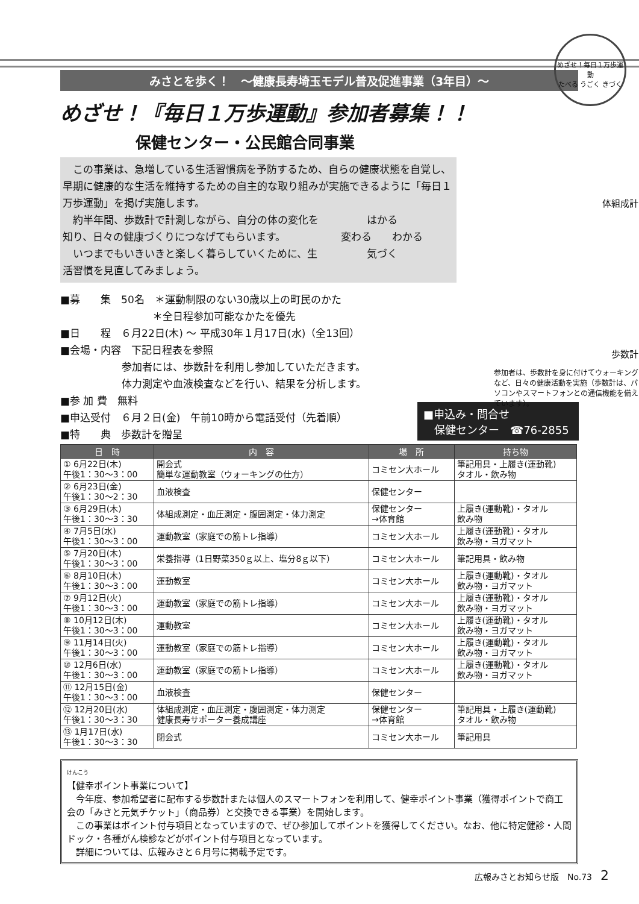みさとを歩く！　～健康長寿埼玉モデル普及促進事業（3年目）～
めざせ！『毎日１万歩運動』参加者募集！！
保健センター・公民館合同事業
めざせ！毎日１万歩運動
たべる うごく きづく
体組成計
歩数計
参加者は、歩数計を身に付けてウォーキングなど、日々の健康活動を実施（歩数計は、パソコンやスマートフォンとの通信機能を備えています）。
　この事業は、急増している生活習慣病を予防するため、自らの健康状態を自覚し、早期に健康的な生活を維持するための自主的な取り組みが実施できるように「毎日１万歩運動」を掲げ実施します。
　約半年間、歩数計で計測しながら、自分の体の変化を知り、日々の健康づくりにつなげてもらいます。
　いつまでもいきいきと楽しく暮らしていくために、生活習慣を見直してみましょう。
はかる
変わる　　わかる
気づく
■募　　集　50名　＊運動制限のない30歳以上の町民のかた
　　　　　　　　　＊全日程参加可能なかたを優先
■日　　程　６月22日(木) ～ 平成30年１月17日(水)（全13回）
■会場・内容　下記日程表を参照
　　　　　　参加者には、歩数計を利用し参加していただきます。
　　　　　　体力測定や血液検査などを行い、結果を分析します。
■参 加 費　無料
■申込受付　６月２日(金)　午前10時から電話受付（先着順）
■特　　典　歩数計を贈呈
■申込み・問合せ
　保健センター　☎76-2855
| 日 時 | 内 容 | 場 所 | 持ち物 |
| --- | --- | --- | --- |
| ① 6月22日(木) 午後1：30～3：00 | 開会式 簡単な運動教室（ウォーキングの仕方） | コミセン大ホール | 筆記用具・上履き(運動靴) タオル・飲み物 |
| ② 6月23日(金) 午後1：30～2：30 | 血液検査 | 保健センター | |
| ③ 6月29日(木) 午後1：30～3：30 | 体組成測定・血圧測定・腹囲測定・体力測定 | 保健センター →体育館 | 上履き(運動靴)・タオル 飲み物 |
| ④ 7月5日(水) 午後1：30～3：00 | 運動教室（家庭での筋トレ指導） | コミセン大ホール | 上履き(運動靴)・タオル 飲み物・ヨガマット |
| ⑤ 7月20日(木) 午後1：30～3：00 | 栄養指導（1日野菜350ｇ以上、塩分8ｇ以下） | コミセン大ホール | 筆記用具・飲み物 |
| ⑥ 8月10日(木) 午後1：30～3：00 | 運動教室 | コミセン大ホール | 上履き(運動靴)・タオル 飲み物・ヨガマット |
| ⑦ 9月12日(火) 午後1：30～3：00 | 運動教室（家庭での筋トレ指導） | コミセン大ホール | 上履き(運動靴)・タオル 飲み物・ヨガマット |
| ⑧ 10月12日(木) 午後1：30～3：00 | 運動教室 | コミセン大ホール | 上履き(運動靴)・タオル 飲み物・ヨガマット |
| ⑨ 11月14日(火) 午後1：30～3：00 | 運動教室（家庭での筋トレ指導） | コミセン大ホール | 上履き(運動靴)・タオル 飲み物・ヨガマット |
| ⑩ 12月6日(水) 午後1：30～3：00 | 運動教室（家庭での筋トレ指導） | コミセン大ホール | 上履き(運動靴)・タオル 飲み物・ヨガマット |
| ⑪ 12月15日(金) 午後1：30～3：00 | 血液検査 | 保健センター | |
| ⑫ 12月20日(水) 午後1：30～3：30 | 体組成測定・血圧測定・腹囲測定・体力測定 健康長寿サポーター養成講座 | 保健センター →体育館 | 筆記用具・上履き(運動靴) タオル・飲み物 |
| ⑬ 1月17日(水) 午後1：30～3：30 | 閉会式 | コミセン大ホール | 筆記用具 |
けんこう
【健幸ポイント事業について】
　今年度、参加希望者に配布する歩数計または個人のスマートフォンを利用して、健幸ポイント事業（獲得ポイントで商工会の「みさと元気チケット」（商品券）と交換できる事業）を開始します。
　この事業はポイント付与項目となっていますので、ぜひ参加してポイントを獲得してください。なお、他に特定健診・人間ドック・各種がん検診などがポイント付与項目となっています。
　詳細については、広報みさと６月号に掲載予定です。
広報みさとお知らせ版　No.73　2